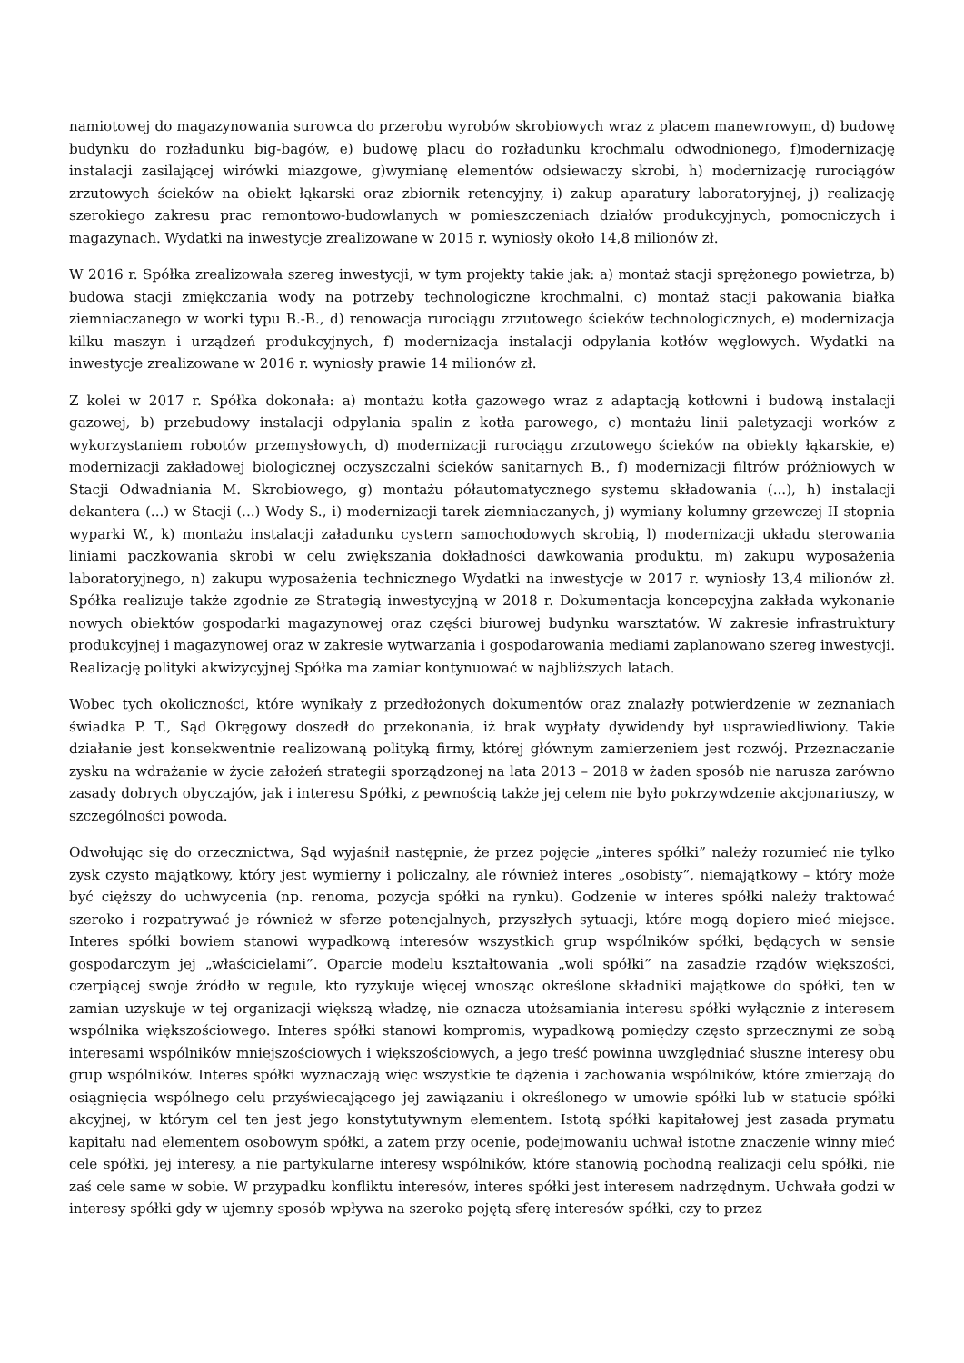namiotowej do magazynowania surowca do przerobu wyrobów skrobiowych wraz z placem manewrowym, d) budowę budynku do rozładunku big-bagów, e) budowę placu do rozładunku krochmalu odwodnionego, f)modernizację instalacji zasilającej wirówki miazgowe, g)wymianę elementów odsiewaczy skrobi, h) modernizację rurociągów zrzutowych ścieków na obiekt łąkarski oraz zbiornik retencyjny, i) zakup aparatury laboratoryjnej, j) realizację szerokiego zakresu prac remontowo-budowlanych w pomieszczeniach działów produkcyjnych, pomocniczych i magazynach. Wydatki na inwestycje zrealizowane w 2015 r. wyniosły około 14,8 milionów zł.
W 2016 r. Spółka zrealizowała szereg inwestycji, w tym projekty takie jak: a) montaż stacji sprężonego powietrza, b) budowa stacji zmiękczania wody na potrzeby technologiczne krochmalni, c) montaż stacji pakowania białka ziemniaczanego w worki typu B.-B., d) renowacja rurociągu zrzutowego ścieków technologicznych, e) modernizacja kilku maszyn i urządzeń produkcyjnych, f) modernizacja instalacji odpylania kotłów węglowych. Wydatki na inwestycje zrealizowane w 2016 r. wyniosły prawie 14 milionów zł.
Z kolei w 2017 r. Spółka dokonała: a) montażu kotła gazowego wraz z adaptacją kotłowni i budową instalacji gazowej, b) przebudowy instalacji odpylania spalin z kotła parowego, c) montażu linii paletyzacji worków z wykorzystaniem robotów przemysłowych, d) modernizacji rurociągu zrzutowego ścieków na obiekty łąkarskie, e) modernizacji zakładowej biologicznej oczyszczalni ścieków sanitarnych B., f) modernizacji filtrów próżniowych w Stacji Odwadniania M. Skrobiowego, g) montażu półautomatycznego systemu składowania (...), h) instalacji dekantera (...) w Stacji (...) Wody S., i) modernizacji tarek ziemniaczanych, j) wymiany kolumny grzewczej II stopnia wyparki W., k) montażu instalacji załadunku cystern samochodowych skrobią, l) modernizacji układu sterowania liniami paczkowania skrobi w celu zwiększania dokładności dawkowania produktu, m) zakupu wyposażenia laboratoryjnego, n) zakupu wyposażenia technicznego Wydatki na inwestycje w 2017 r. wyniosły 13,4 milionów zł. Spółka realizuje także zgodnie ze Strategią inwestycyjną w 2018 r. Dokumentacja koncepcyjna zakłada wykonanie nowych obiektów gospodarki magazynowej oraz części biurowej budynku warsztatów. W zakresie infrastruktury produkcyjnej i magazynowej oraz w zakresie wytwarzania i gospodarowania mediami zaplanowano szereg inwestycji. Realizację polityki akwizycyjnej Spółka ma zamiar kontynuować w najbliższych latach.
Wobec tych okoliczności, które wynikały z przedłożonych dokumentów oraz znalazły potwierdzenie w zeznaniach świadka P. T., Sąd Okręgowy doszedł do przekonania, iż brak wypłaty dywidendy był usprawiedliwiony. Takie działanie jest konsekwentnie realizowaną polityką firmy, której głównym zamierzeniem jest rozwój. Przeznaczanie zysku na wdrażanie w życie założeń strategii sporządzonej na lata 2013 – 2018 w żaden sposób nie narusza zarówno zasady dobrych obyczajów, jak i interesu Spółki, z pewnością także jej celem nie było pokrzywdzenie akcjonariuszy, w szczególności powoda.
Odwołując się do orzecznictwa, Sąd wyjaśnił następnie, że przez pojęcie „interes spółki” należy rozumieć nie tylko zysk czysto majątkowy, który jest wymierny i policzalny, ale również interes „osobisty”, niemajątkowy – który może być cięższy do uchwycenia (np. renoma, pozycja spółki na rynku). Godzenie w interes spółki należy traktować szeroko i rozpatrywać je również w sferze potencjalnych, przyszłych sytuacji, które mogą dopiero mieć miejsce. Interes spółki bowiem stanowi wypadkową interesów wszystkich grup wspólników spółki, będących w sensie gospodarczym jej „właścicielami”. Oparcie modelu kształtowania „woli spółki” na zasadzie rządów większości, czerpiącej swoje źródło w regule, kto ryzykuje więcej wnosząc określone składniki majątkowe do spółki, ten w zamian uzyskuje w tej organizacji większą władzę, nie oznacza utożsamiania interesu spółki wyłącznie z interesem wspólnika większościowego. Interes spółki stanowi kompromis, wypadkową pomiędzy często sprzecznymi ze sobą interesami wspólników mniejszościowych i większościowych, a jego treść powinna uwzględniać słuszne interesy obu grup wspólników. Interes spółki wyznaczają więc wszystkie te dążenia i zachowania wspólników, które zmierzają do osiągnięcia wspólnego celu przyświecającego jej zawiązaniu i określonego w umowie spółki lub w statucie spółki akcyjnej, w którym cel ten jest jego konstytutywnym elementem. Istotą spółki kapitałowej jest zasada prymatu kapitału nad elementem osobowym spółki, a zatem przy ocenie, podejmowaniu uchwał istotne znaczenie winny mieć cele spółki, jej interesy, a nie partykularne interesy wspólników, które stanowią pochodną realizacji celu spółki, nie zaś cele same w sobie. W przypadku konfliktu interesów, interes spółki jest interesem nadrzędnym. Uchwała godzi w interesy spółki gdy w ujemny sposób wpływa na szeroko pojętą sferę interesów spółki, czy to przez